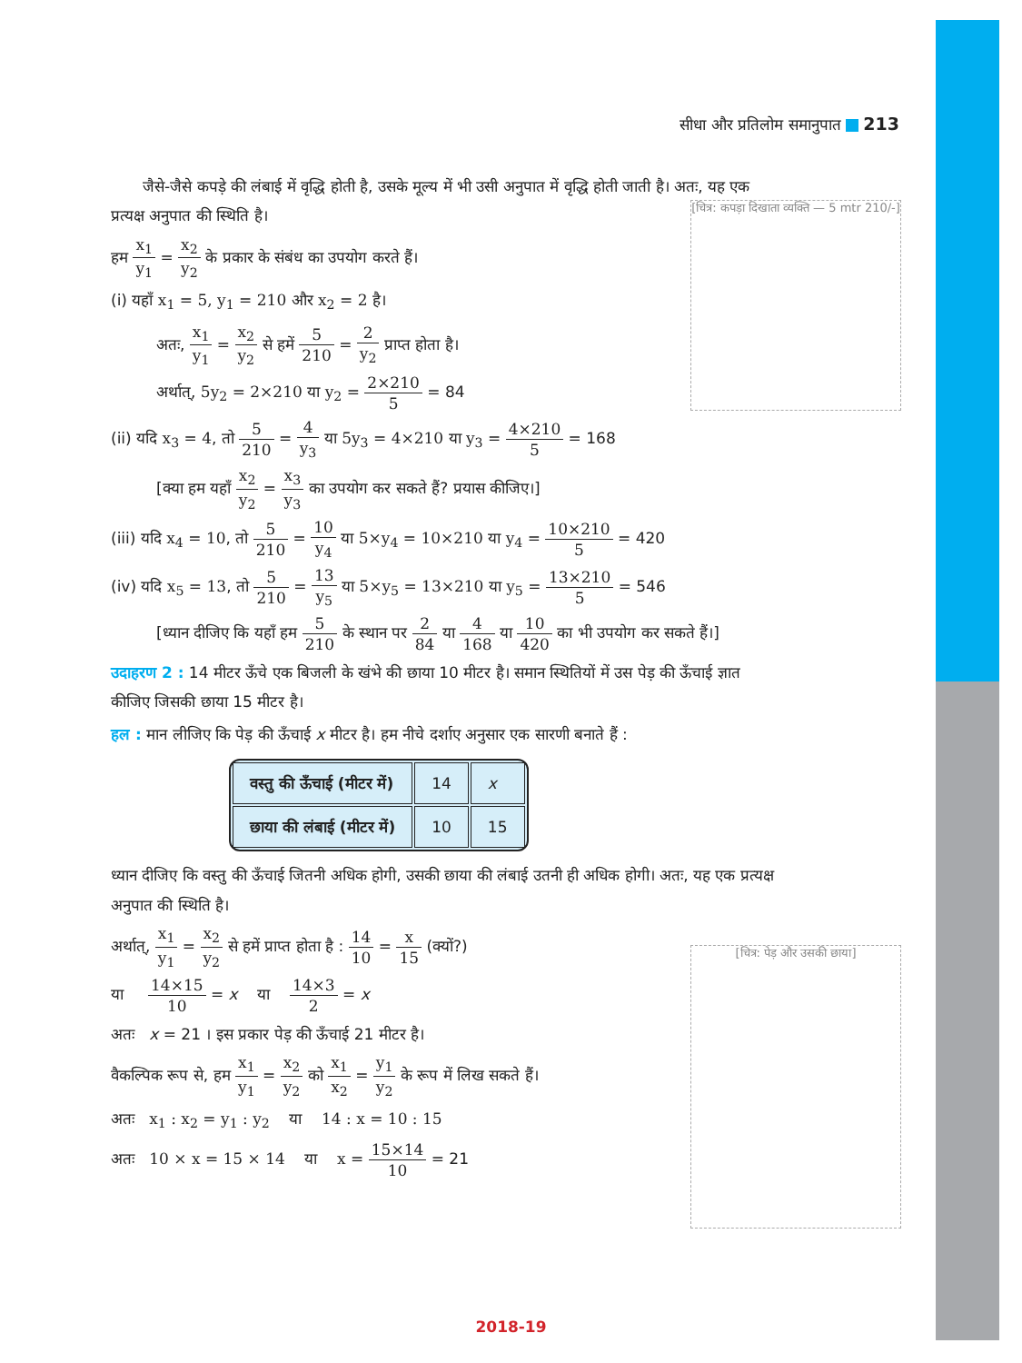सीधा और प्रतिलोम समानुपात 213
[चित्र: कपड़ा दिखाता व्यक्ति — 5 mtr 210/-]
[चित्र: पेड़ और उसकी छाया]
जैसे-जैसे कपड़े की लंबाई में वृद्धि होती है, उसके मूल्य में भी उसी अनुपात में वृद्धि होती जाती है। अतः, यह एक प्रत्यक्ष अनुपात की स्थिति है।
हम x<sub>1</sub> y<sub>1</sub> = x<sub>2</sub> y<sub>2</sub> के प्रकार के संबंध का उपयोग करते हैं।
(i) यहाँ x<sub>1</sub> = 5, y<sub>1</sub> = 210 और x<sub>2</sub> = 2 है।
अतः, x<sub>1</sub> y<sub>1</sub> = x<sub>2</sub> y<sub>2</sub> से हमें 5 210 = 2 y<sub>2</sub> प्राप्त होता है।
अर्थात्, 5y<sub>2</sub> = 2×210 या y<sub>2</sub> = 2×210 5 = 84
(ii) यदि x<sub>3</sub> = 4, तो 5 210 = 4 y<sub>3</sub> या 5y<sub>3</sub> = 4×210 या y<sub>3</sub> = 4×210 5 = 168
[क्या हम यहाँ x<sub>2</sub> y<sub>2</sub> = x<sub>3</sub> y<sub>3</sub> का उपयोग कर सकते हैं? प्रयास कीजिए।]
(iii) यदि x<sub>4</sub> = 10, तो 5 210 = 10 y<sub>4</sub> या 5×y<sub>4</sub> = 10×210 या y<sub>4</sub> = 10×210 5 = 420
(iv) यदि x<sub>5</sub> = 13, तो 5 210 = 13 y<sub>5</sub> या 5×y<sub>5</sub> = 13×210 या y<sub>5</sub> = 13×210 5 = 546
[ध्यान दीजिए कि यहाँ हम 5 210 के स्थान पर 2 84 या 4 168 या 10 420 का भी उपयोग कर सकते हैं।]
उदाहरण 2 : 14 मीटर ऊँचे एक बिजली के खंभे की छाया 10 मीटर है। समान स्थितियों में उस पेड़ की ऊँचाई ज्ञात कीजिए जिसकी छाया 15 मीटर है।
हल : मान लीजिए कि पेड़ की ऊँचाई x मीटर है। हम नीचे दर्शाए अनुसार एक सारणी बनाते हैं :
| वस्तु की ऊँचाई (मीटर में) | 14 | x |
| छाया की लंबाई (मीटर में) | 10 | 15 |
ध्यान दीजिए कि वस्तु की ऊँचाई जितनी अधिक होगी, उसकी छाया की लंबाई उतनी ही अधिक होगी। अतः, यह एक प्रत्यक्ष अनुपात की स्थिति है।
अर्थात्, x<sub>1</sub> y<sub>1</sub> = x<sub>2</sub> y<sub>2</sub> से हमें प्राप्त होता है : 14 10 = x 15 (क्यों?)
या 14×15 10 = x या 14×3 2 = x
अतः x = 21 । इस प्रकार पेड़ की ऊँचाई 21 मीटर है।
वैकल्पिक रूप से, हम x<sub>1</sub> y<sub>1</sub> = x<sub>2</sub> y<sub>2</sub> को x<sub>1</sub> x<sub>2</sub> = y<sub>1</sub> y<sub>2</sub> के रूप में लिख सकते हैं।
अतः x<sub>1</sub> : x<sub>2</sub> = y<sub>1</sub> : y<sub>2</sub> या 14 : x = 10 : 15
अतः 10 × x = 15 × 14 या x = 15×14 10 = 21
2018-19